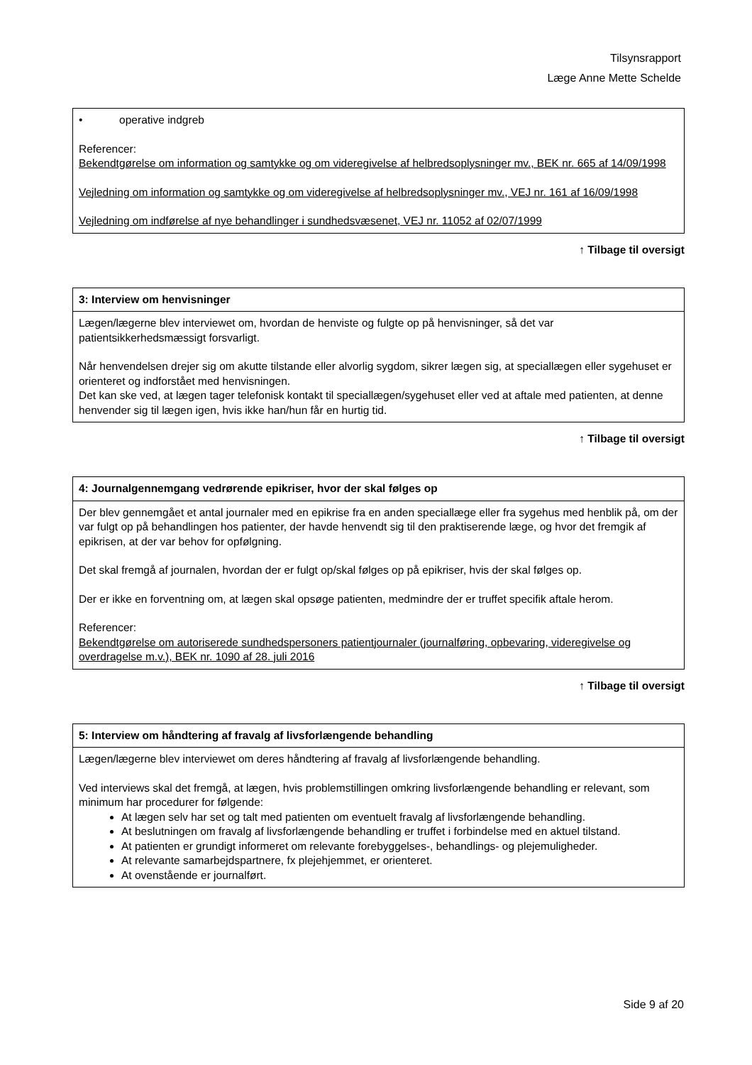Tilsynsrapport
Læge Anne Mette Schelde
| • operative indgreb Referencer: Bekendtgørelse om information og samtykke og om videregivelse af helbredsoplysninger mv., BEK nr. 665 af 14/09/1998 Vejledning om information og samtykke og om videregivelse af helbredsoplysninger mv., VEJ nr. 161 af 16/09/1998 Vejledning om indførelse af nye behandlinger i sundhedsvæsenet, VEJ nr. 11052 af 02/07/1999 |
↑ Tilbage til oversigt
| 3: Interview om henvisninger |
| Lægen/lægerne blev interviewet om, hvordan de henviste og fulgte op på henvisninger, så det var patientsikkerhedsmæssigt forsvarligt. Når henvendelsen drejer sig om akutte tilstande eller alvorlig sygdom, sikrer lægen sig, at speciallægen eller sygehuset er orienteret og indforstået med henvisningen. Det kan ske ved, at lægen tager telefonisk kontakt til speciallægen/sygehuset eller ved at aftale med patienten, at denne henvender sig til lægen igen, hvis ikke han/hun får en hurtig tid. |
↑ Tilbage til oversigt
| 4: Journalgennemgang vedrørende epikriser, hvor der skal følges op |
| Der blev gennemgået et antal journaler med en epikrise fra en anden speciallæge eller fra sygehus med henblik på, om der var fulgt op på behandlingen hos patienter, der havde henvendt sig til den praktiserende læge, og hvor det fremgik af epikrisen, at der var behov for opfølgning. Det skal fremgå af journalen, hvordan der er fulgt op/skal følges op på epikriser, hvis der skal følges op. Der er ikke en forventning om, at lægen skal opsøge patienten, medmindre der er truffet specifik aftale herom. Referencer: Bekendtgørelse om autoriserede sundhedspersoners patientjournaler (journalføring, opbevaring, videregivelse og overdragelse m.v.), BEK nr. 1090 af 28. juli 2016 |
↑ Tilbage til oversigt
| 5: Interview om håndtering af fravalg af livsforlængende behandling |
| Lægen/lægerne blev interviewet om deres håndtering af fravalg af livsforlængende behandling. Ved interviews skal det fremgå, at lægen, hvis problemstillingen omkring livsforlængende behandling er relevant, som minimum har procedurer for følgende: At lægen selv har set og talt med patienten om eventuelt fravalg af livsforlængende behandling. At beslutningen om fravalg af livsforlængende behandling er truffet i forbindelse med en aktuel tilstand. At patienten er grundigt informeret om relevante forebyggelses-, behandlings- og plejemuligheder. At relevante samarbejdspartnere, fx plejehjemmet, er orienteret. At ovenstående er journalført. |
Side 9 af 20